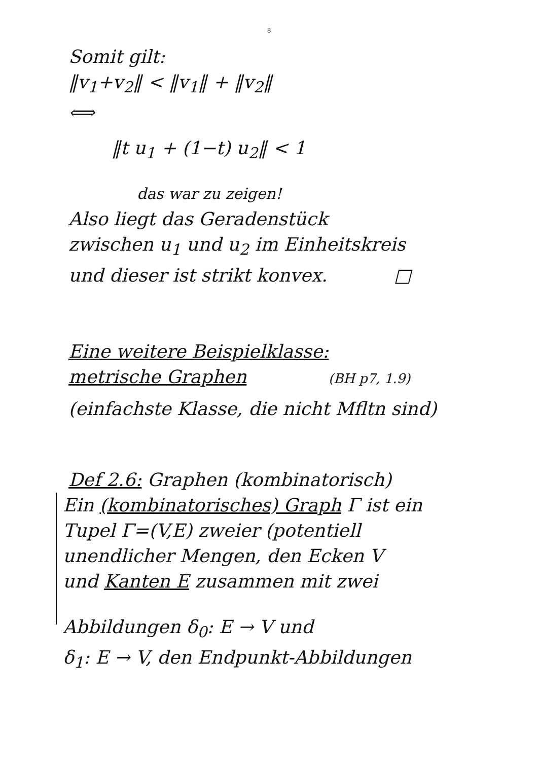8
Somit gilt:
‖v<sub>1</sub>+v<sub>2</sub>‖ < ‖v<sub>1</sub>‖ + ‖v<sub>2</sub>‖
⟺
‖t u<sub>1</sub> + (1−t) u<sub>2</sub>‖ < 1
das war zu zeigen!
Also liegt das Geradenstück
zwischen u<sub>1</sub> und u<sub>2</sub> im Einheitskreis
und dieser ist strikt konvex. □
Eine weitere Beispielklasse:
metrische Graphen (BH p7, 1.9)
(einfachste Klasse, die nicht Mfltn sind)
Def 2.6: Graphen (kombinatorisch)
Ein (kombinatorisches) Graph Γ ist ein
Tupel Γ=(V,E) zweier (potentiell
unendlicher Mengen, den Ecken V
und Kanten E zusammen mit zwei
Abbildungen δ<sub>0</sub>: E → V und
δ<sub>1</sub>: E → V, den Endpunkt-Abbildungen